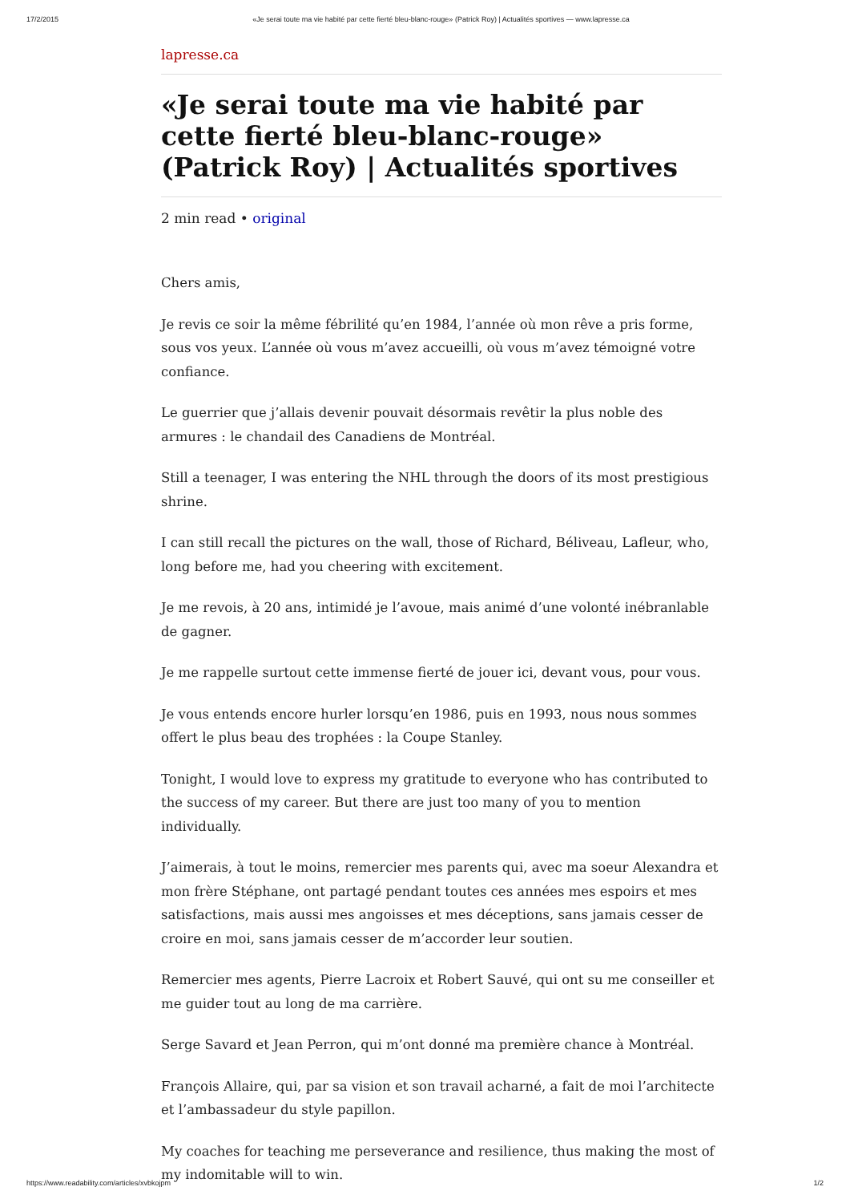17/2/2015 «Je serai toute ma vie habité par cette fierté bleu-blanc-rouge» (Patrick Roy) | Actualités sportives — www.lapresse.ca
lapresse.ca
«Je serai toute ma vie habité par cette fierté bleu-blanc-rouge» (Patrick Roy) | Actualités sportives
2 min read • original
Chers amis,
Je revis ce soir la même fébrilité qu’en 1984, l’année où mon rêve a pris forme, sous vos yeux. L’année où vous m’avez accueilli, où vous m’avez témoigné votre confiance.
Le guerrier que j’allais devenir pouvait désormais revêtir la plus noble des armures : le chandail des Canadiens de Montréal.
Still a teenager, I was entering the NHL through the doors of its most prestigious shrine.
I can still recall the pictures on the wall, those of Richard, Béliveau, Lafleur, who, long before me, had you cheering with excitement.
Je me revois, à 20 ans, intimidé je l’avoue, mais animé d’une volonté inébranlable de gagner.
Je me rappelle surtout cette immense fierté de jouer ici, devant vous, pour vous.
Je vous entends encore hurler lorsqu’en 1986, puis en 1993, nous nous sommes offert le plus beau des trophées : la Coupe Stanley.
Tonight, I would love to express my gratitude to everyone who has contributed to the success of my career. But there are just too many of you to mention individually.
J’aimerais, à tout le moins, remercier mes parents qui, avec ma soeur Alexandra et mon frère Stéphane, ont partagé pendant toutes ces années mes espoirs et mes satisfactions, mais aussi mes angoisses et mes déceptions, sans jamais cesser de croire en moi, sans jamais cesser de m’accorder leur soutien.
Remercier mes agents, Pierre Lacroix et Robert Sauvé, qui ont su me conseiller et me guider tout au long de ma carrière.
Serge Savard et Jean Perron, qui m’ont donné ma première chance à Montréal.
François Allaire, qui, par sa vision et son travail acharné, a fait de moi l’architecte et l’ambassadeur du style papillon.
My coaches for teaching me perseverance and resilience, thus making the most of my indomitable will to win.
https://www.readability.com/articles/xvbkojpm 1/2